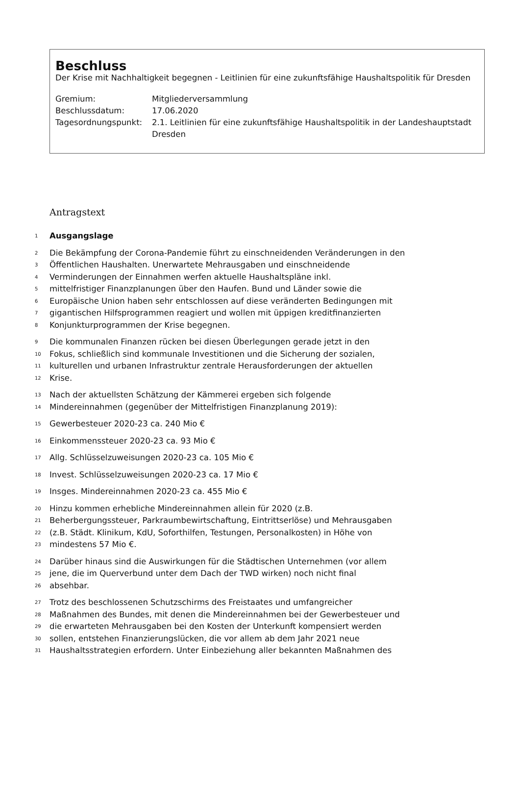Beschluss
Der Krise mit Nachhaltigkeit begegnen - Leitlinien für eine zukunftsfähige Haushaltspolitik für Dresden
Gremium: Mitgliederversammlung
Beschlussdatum: 17.06.2020
Tagesordnungspunkt: 2.1. Leitlinien für eine zukunftsfähige Haushaltspolitik in der Landeshauptstadt Dresden
Antragstext
1
Ausgangslage
2
Die Bekämpfung der Corona-Pandemie führt zu einschneidenden Veränderungen in den
3
Öffentlichen Haushalten. Unerwartete Mehrausgaben und einschneidende
4
Verminderungen der Einnahmen werfen aktuelle Haushaltspläne inkl.
5
mittelfristiger Finanzplanungen über den Haufen. Bund und Länder sowie die
6
Europäische Union haben sehr entschlossen auf diese veränderten Bedingungen mit
7
gigantischen Hilfsprogrammen reagiert und wollen mit üppigen kreditfinanzierten
8
Konjunkturprogrammen der Krise begegnen.
9
Die kommunalen Finanzen rücken bei diesen Überlegungen gerade jetzt in den
10
Fokus, schließlich sind kommunale Investitionen und die Sicherung der sozialen,
11
kulturellen und urbanen Infrastruktur zentrale Herausforderungen der aktuellen
12
Krise.
13
Nach der aktuellsten Schätzung der Kämmerei ergeben sich folgende
14
Mindereinnahmen (gegenüber der Mittelfristigen Finanzplanung 2019):
15
Gewerbesteuer 2020-23 ca. 240 Mio €
16
Einkommenssteuer 2020-23 ca. 93 Mio €
17
Allg. Schlüsselzuweisungen 2020-23 ca. 105 Mio €
18
Invest. Schlüsselzuweisungen 2020-23 ca. 17 Mio €
19
Insges. Mindereinnahmen 2020-23 ca. 455 Mio €
20
Hinzu kommen erhebliche Mindereinnahmen allein für 2020 (z.B.
21
Beherbergungssteuer, Parkraumbewirtschaftung, Eintrittserlöse) und Mehrausgaben
22
(z.B. Städt. Klinikum, KdU, Soforthilfen, Testungen, Personalkosten) in Höhe von
23
mindestens 57 Mio €.
24
Darüber hinaus sind die Auswirkungen für die Städtischen Unternehmen (vor allem
25
jene, die im Querverbund unter dem Dach der TWD wirken) noch nicht final
26
absehbar.
27
Trotz des beschlossenen Schutzschirms des Freistaates und umfangreicher
28
Maßnahmen des Bundes, mit denen die Mindereinnahmen bei der Gewerbesteuer und
29
die erwarteten Mehrausgaben bei den Kosten der Unterkunft kompensiert werden
30
sollen, entstehen Finanzierungslücken, die vor allem ab dem Jahr 2021 neue
31
Haushaltsstrategien erfordern. Unter Einbeziehung aller bekannten Maßnahmen des